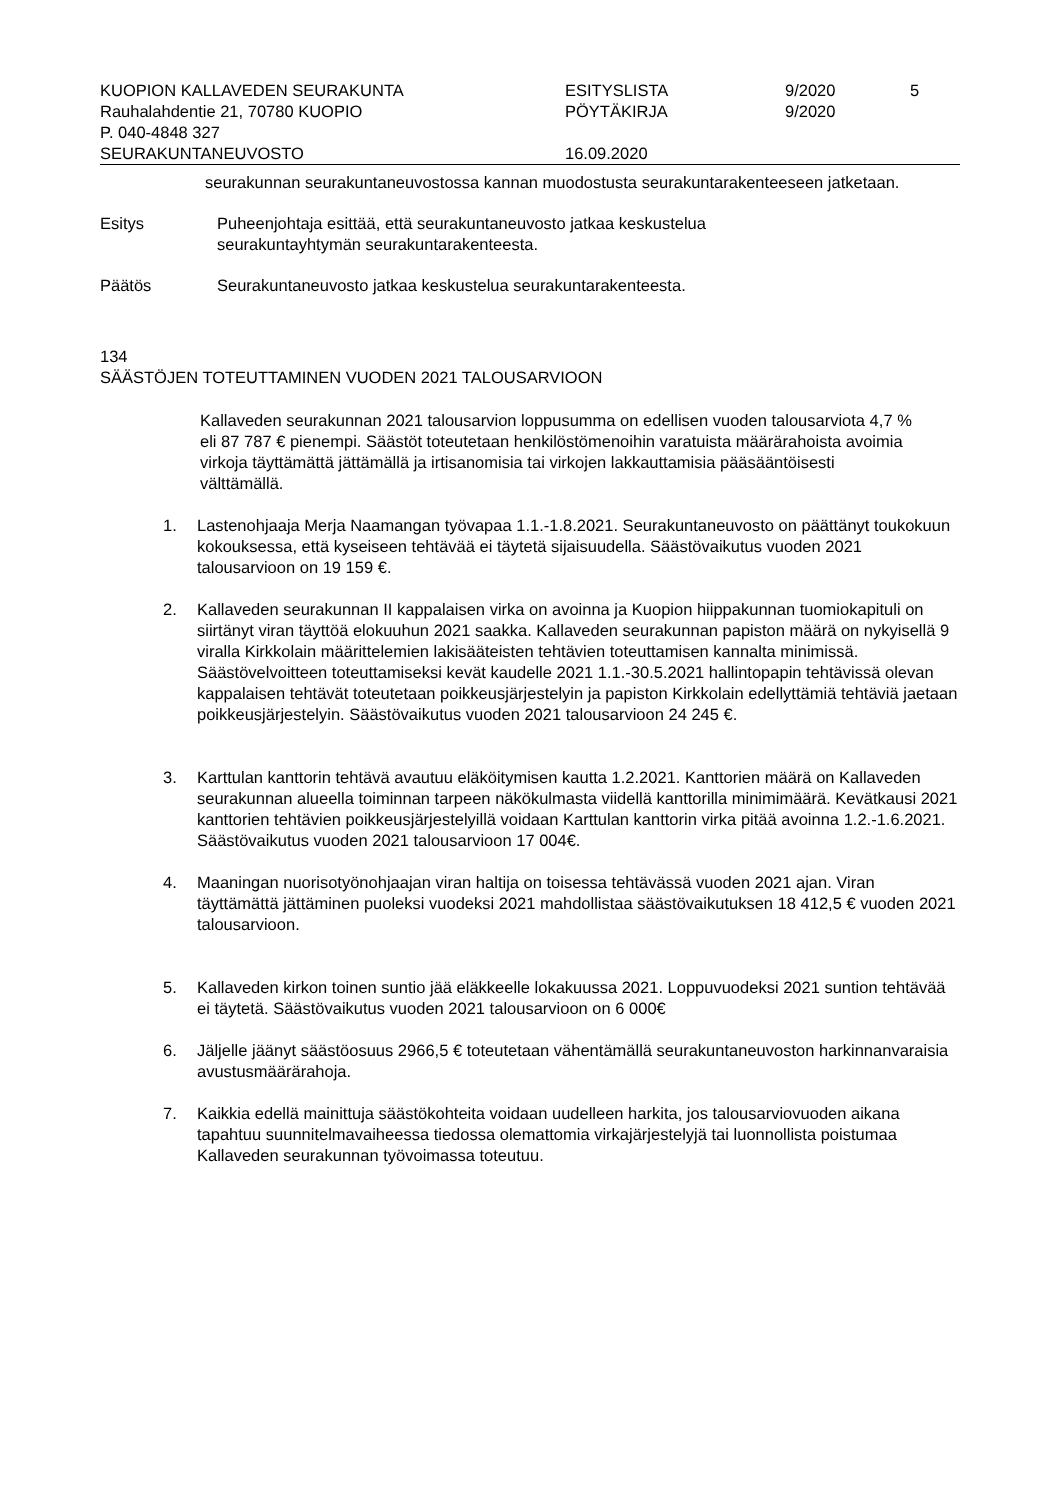| KUOPION KALLAVEDEN SEURAKUNTA | ESITYSLISTA | 9/2020 | 5 |
| Rauhalahdentie 21, 70780 KUOPIO | PÖYTÄKIRJA | 9/2020 | |
| P. 040-4848 327 | | | |
| SEURAKUNTANEUVOSTO | 16.09.2020 | | |
seurakunnan seurakuntaneuvostossa kannan muodostusta seurakuntarakenteeseen jatketaan.
Esitys Puheenjohtaja esittää, että seurakuntaneuvosto jatkaa keskustelua
seurakuntayhtymän seurakuntarakenteesta.
Päätös Seurakuntaneuvosto jatkaa keskustelua seurakuntarakenteesta.
134
SÄÄSTÖJEN TOTEUTTAMINEN VUODEN 2021 TALOUSARVIOON
Kallaveden seurakunnan 2021 talousarvion loppusumma on edellisen vuoden talousarviota 4,7 % eli 87 787 € pienempi. Säästöt toteutetaan henkilöstömenoihin varatuista määrärahoista avoimia virkoja täyttämättä jättämällä ja irtisanomisia tai virkojen lakkauttamisia pääsääntöisesti välttämällä.
1. Lastenohjaaja Merja Naamangan työvapaa 1.1.-1.8.2021. Seurakuntaneuvosto on päättänyt toukokuun kokouksessa, että kyseiseen tehtävää ei täytetä sijaisuudella. Säästövaikutus vuoden 2021 talousarvioon on 19 159 €.
2. Kallaveden seurakunnan II kappalaisen virka on avoinna ja Kuopion hiippakunnan tuomiokapituli on siirtänyt viran täyttöä elokuuhun 2021 saakka. Kallaveden seurakunnan papiston määrä on nykyisellä 9 viralla Kirkkolain määrittelemien lakisääteisten tehtävien toteuttamisen kannalta minimissä. Säästövelvoitteen toteuttamiseksi kevät kaudelle 2021 1.1.-30.5.2021 hallintopapin tehtävissä olevan kappalaisen tehtävät toteutetaan poikkeusjärjestelyin ja papiston Kirkkolain edellyttämiä tehtäviä jaetaan poikkeusjärjestelyin. Säästövaikutus vuoden 2021 talousarvioon 24 245 €.
3. Karttulan kanttorin tehtävä avautuu eläköitymisen kautta 1.2.2021. Kanttorien määrä on Kallaveden seurakunnan alueella toiminnan tarpeen näkökulmasta viidellä kanttorilla minimimäärä. Kevätkausi 2021 kanttorien tehtävien poikkeusjärjestelyillä voidaan Karttulan kanttorin virka pitää avoinna 1.2.-1.6.2021. Säästövaikutus vuoden 2021 talousarvioon 17 004€.
4. Maaningan nuorisotyönohjaajan viran haltija on toisessa tehtävässä vuoden 2021 ajan. Viran täyttämättä jättäminen puoleksi vuodeksi 2021 mahdollistaa säästövaikutuksen 18 412,5 € vuoden 2021 talousarvioon.
5. Kallaveden kirkon toinen suntio jää eläkkeelle lokakuussa 2021. Loppuvuodeksi 2021 suntion tehtävää ei täytetä. Säästövaikutus vuoden 2021 talousarvioon on 6 000€
6. Jäljelle jäänyt säästöosuus 2966,5 € toteutetaan vähentämällä seurakuntaneuvoston harkinnanvaraisia avustusmäärärahoja.
7. Kaikkia edellä mainittuja säästökohteita voidaan uudelleen harkita, jos talousarviovuoden aikana tapahtuu suunnitelmavaiheessa tiedossa olemattomia virkajärjestelyjä tai luonnollista poistumaa Kallaveden seurakunnan työvoimassa toteutuu.